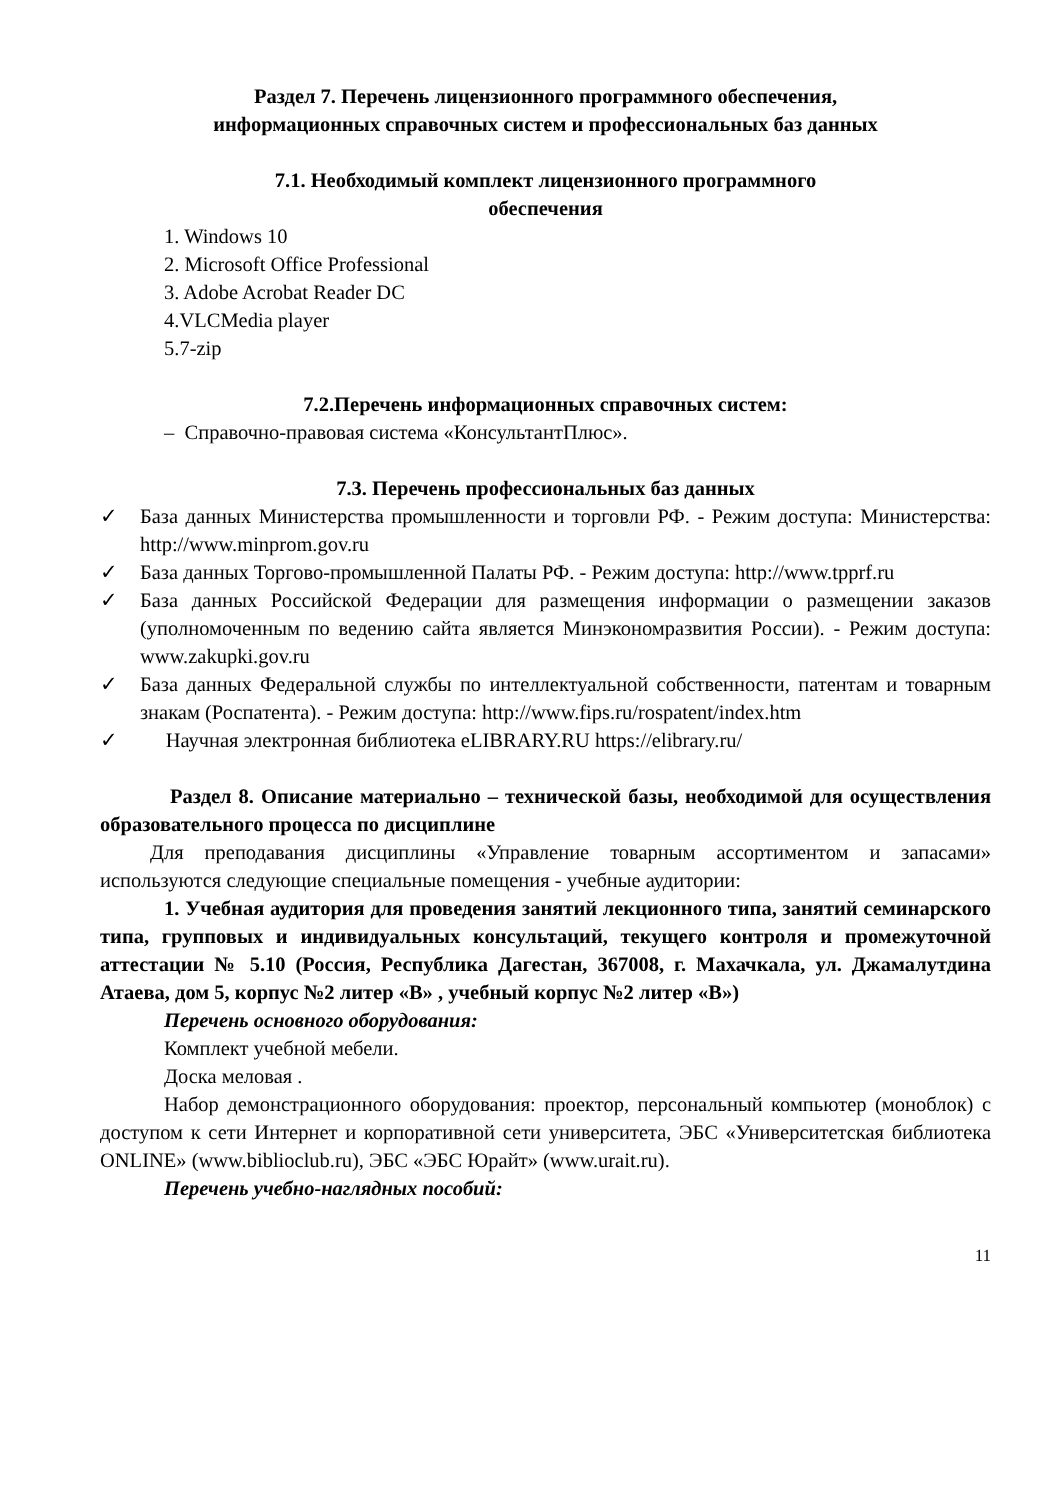Раздел 7. Перечень лицензионного программного обеспечения,
информационных справочных систем и профессиональных баз данных
7.1. Необходимый комплект лицензионного программного
обеспечения
1. Windows 10
2. Microsoft Office Professional
3. Adobe Acrobat Reader DC
4.VLCMedia player
5.7-zip
7.2.Перечень информационных справочных систем:
– Справочно-правовая система «КонсультантПлюс».
7.3. Перечень профессиональных баз данных
✓ База данных Министерства промышленности и торговли РФ. - Режим доступа: Министерства: http://www.minprom.gov.ru
✓ База данных Торгово-промышленной Палаты РФ. - Режим доступа: http://www.tpprf.ru
✓ База данных Российской Федерации для размещения информации о размещении заказов (уполномоченным по ведению сайта является Минэкономразвития России). - Режим доступа: www.zakupki.gov.ru
✓ База данных Федеральной службы по интеллектуальной собственности, патентам и товарным знакам (Роспатента). - Режим доступа: http://www.fips.ru/rospatent/index.htm
✓ Научная электронная библиотека eLIBRARY.RU https://elibrary.ru/
Раздел 8. Описание материально – технической базы, необходимой для осуществления образовательного процесса по дисциплине
Для преподавания дисциплины «Управление товарным ассортиментом и запасами» используются следующие специальные помещения - учебные аудитории:
1. Учебная аудитория для проведения занятий лекционного типа, занятий семинарского типа, групповых и индивидуальных консультаций, текущего контроля и промежуточной аттестации № 5.10 (Россия, Республика Дагестан, 367008, г. Махачкала, ул. Джамалутдина Атаева, дом 5, корпус №2 литер «В» , учебный корпус №2 литер «В»)
Перечень основного оборудования:
Комплект учебной мебели.
Доска меловая .
Набор демонстрационного оборудования: проектор, персональный компьютер (моноблок) с доступом к сети Интернет и корпоративной сети университета, ЭБС «Университетская библиотека ONLINE» (www.biblioclub.ru), ЭБС «ЭБС Юрайт» (www.urait.ru).
Перечень учебно-наглядных пособий:
11